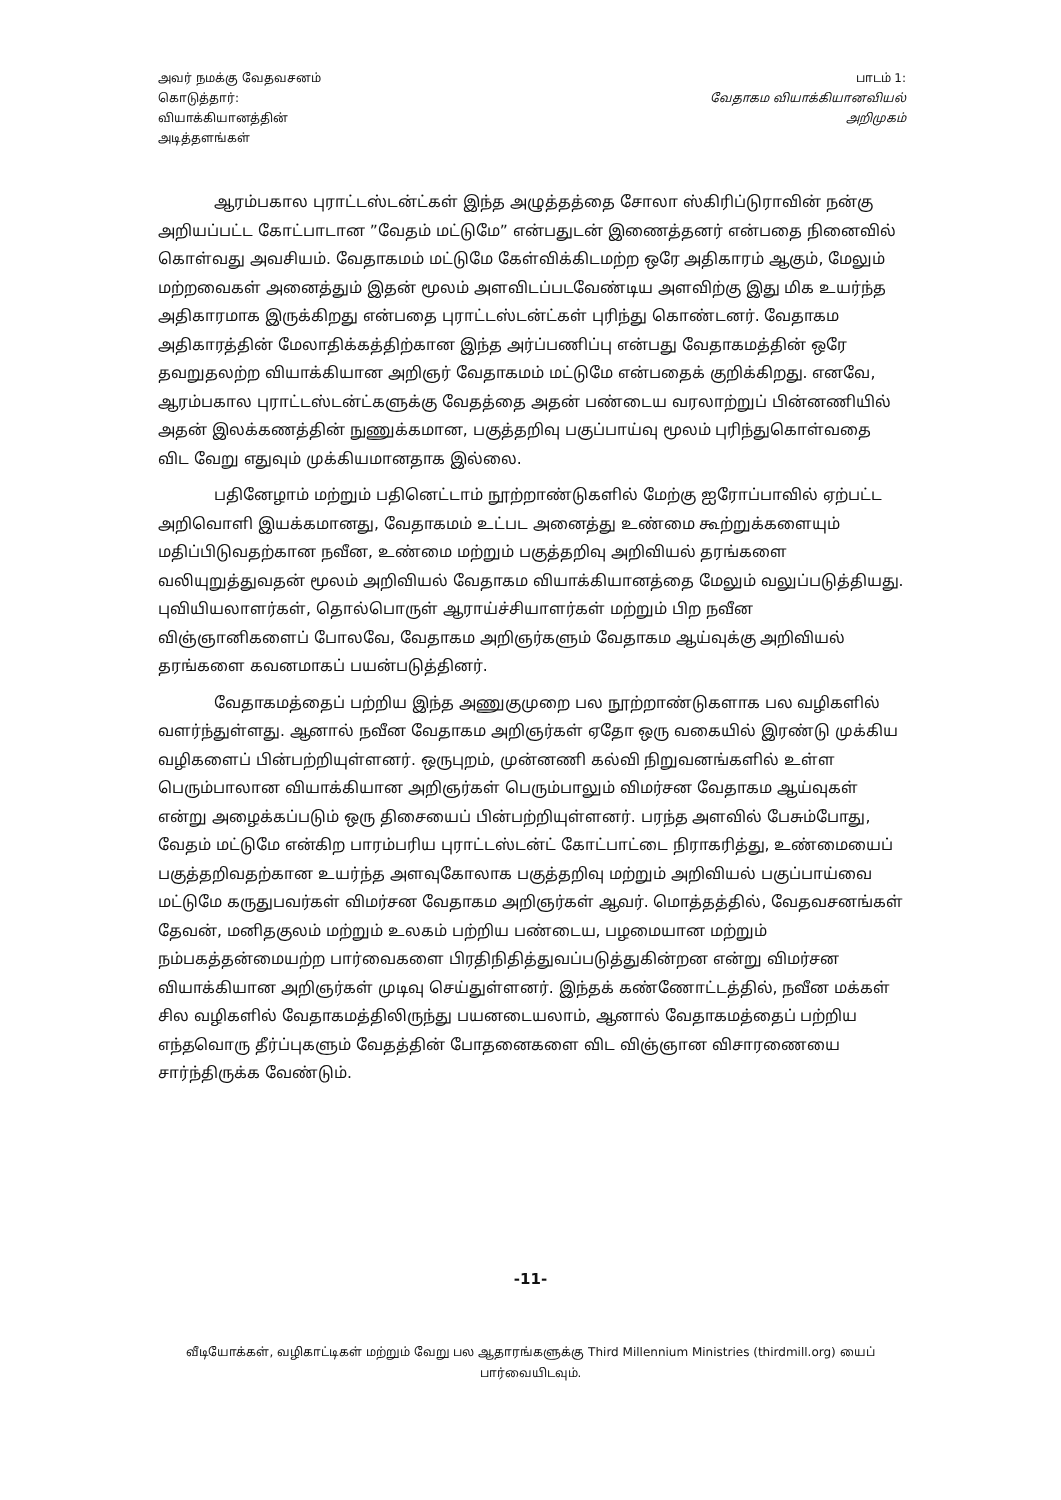அவர் நமக்கு வேதவசனம் கொடுத்தார்: வியாக்கியானத்தின் அடித்தளங்கள்
பாடம் 1:
வேதாகம வியாக்கியானவியல்
அறிமுகம்
ஆரம்பகால புராட்டஸ்டன்ட்கள் இந்த அழுத்தத்தை சோலா ஸ்கிரிப்டுராவின் நன்கு அறியப்பட்ட கோட்பாடான ”வேதம் மட்டுமே” என்பதுடன் இணைத்தனர் என்பதை நினைவில் கொள்வது அவசியம். வேதாகமம் மட்டுமே கேள்விக்கிடமற்ற ஒரே அதிகாரம் ஆகும், மேலும் மற்றவைகள் அனைத்தும் இதன் மூலம் அளவிடப்படவேண்டிய அளவிற்கு இது மிக உயர்ந்த அதிகாரமாக இருக்கிறது என்பதை புராட்டஸ்டன்ட்கள் புரிந்து கொண்டனர். வேதாகம அதிகாரத்தின் மேலாதிக்கத்திற்கான இந்த அர்ப்பணிப்பு என்பது வேதாகமத்தின் ஒரே தவறுதலற்ற வியாக்கியான அறிஞர் வேதாகமம் மட்டுமே என்பதைக் குறிக்கிறது. எனவே, ஆரம்பகால புராட்டஸ்டன்ட்களுக்கு வேதத்தை அதன் பண்டைய வரலாற்றுப் பின்னணியில் அதன் இலக்கணத்தின் நுணுக்கமான, பகுத்தறிவு பகுப்பாய்வு மூலம் புரிந்துகொள்வதை விட வேறு எதுவும் முக்கியமானதாக இல்லை.
பதினேழாம் மற்றும் பதினெட்டாம் நூற்றாண்டுகளில் மேற்கு ஐரோப்பாவில் ஏற்பட்ட அறிவொளி இயக்கமானது, வேதாகமம் உட்பட அனைத்து உண்மை கூற்றுக்களையும் மதிப்பிடுவதற்கான நவீன, உண்மை மற்றும் பகுத்தறிவு அறிவியல் தரங்களை வலியுறுத்துவதன் மூலம் அறிவியல் வேதாகம வியாக்கியானத்தை மேலும் வலுப்படுத்தியது. புவியியலாளர்கள், தொல்பொருள் ஆராய்ச்சியாளர்கள் மற்றும் பிற நவீன விஞ்ஞானிகளைப் போலவே, வேதாகம அறிஞர்களும் வேதாகம ஆய்வுக்கு அறிவியல் தரங்களை கவனமாகப் பயன்படுத்தினர்.
வேதாகமத்தைப் பற்றிய இந்த அணுகுமுறை பல நூற்றாண்டுகளாக பல வழிகளில் வளர்ந்துள்ளது. ஆனால் நவீன வேதாகம அறிஞர்கள் ஏதோ ஒரு வகையில் இரண்டு முக்கிய வழிகளைப் பின்பற்றியுள்ளனர். ஒருபுறம், முன்னணி கல்வி நிறுவனங்களில் உள்ள பெரும்பாலான வியாக்கியான அறிஞர்கள் பெரும்பாலும் விமர்சன வேதாகம ஆய்வுகள் என்று அழைக்கப்படும் ஒரு திசையைப் பின்பற்றியுள்ளனர். பரந்த அளவில் பேசும்போது, வேதம் மட்டுமே என்கிற பாரம்பரிய புராட்டஸ்டன்ட் கோட்பாட்டை நிராகரித்து, உண்மையைப் பகுத்தறிவதற்கான உயர்ந்த அளவுகோலாக பகுத்தறிவு மற்றும் அறிவியல் பகுப்பாய்வை மட்டுமே கருதுபவர்கள் விமர்சன வேதாகம அறிஞர்கள் ஆவர். மொத்தத்தில், வேதவசனங்கள் தேவன், மனிதகுலம் மற்றும் உலகம் பற்றிய பண்டைய, பழமையான மற்றும் நம்பகத்தன்மையற்ற பார்வைகளை பிரதிநிதித்துவப்படுத்துகின்றன என்று விமர்சன வியாக்கியான அறிஞர்கள் முடிவு செய்துள்ளனர். இந்தக் கண்ணோட்டத்தில், நவீன மக்கள் சில வழிகளில் வேதாகமத்திலிருந்து பயனடையலாம், ஆனால் வேதாகமத்தைப் பற்றிய எந்தவொரு தீர்ப்புகளும் வேதத்தின் போதனைகளை விட விஞ்ஞான விசாரணையை சார்ந்திருக்க வேண்டும்.
-11-
வீடியோக்கள், வழிகாட்டிகள் மற்றும் வேறு பல ஆதாரங்களுக்கு Third Millennium Ministries (thirdmill.org) யைப் பார்வையிடவும்.